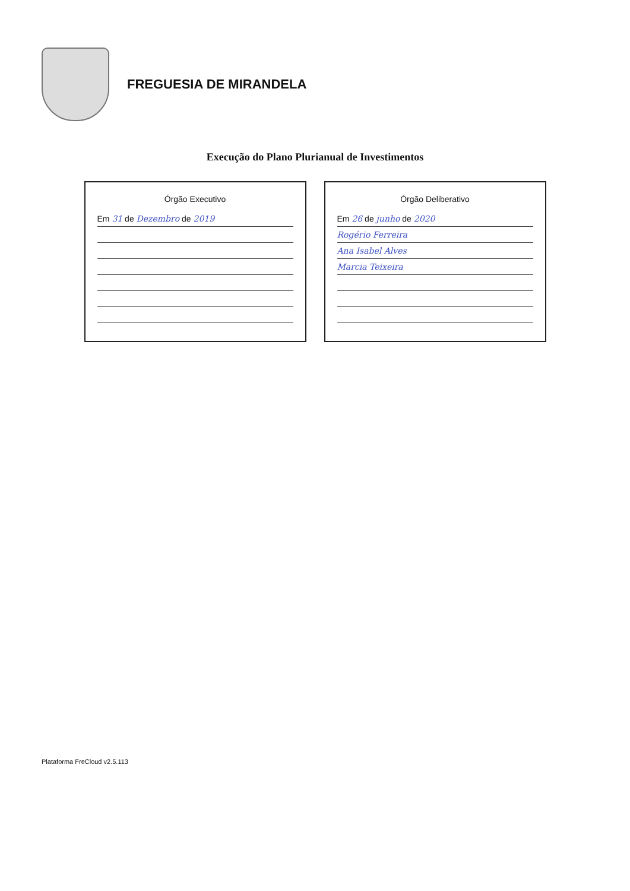FREGUESIA DE MIRANDELA
Execução do Plano Plurianual de Investimentos
Órgão Executivo
Em 31 de Dezembro de 2019
Órgão Deliberativo
Em 26 de junho de 2020
Rogério Ferreira
Ana Isabel Alves
Marcia Teixeira
Plataforma FreCloud v2.5.113